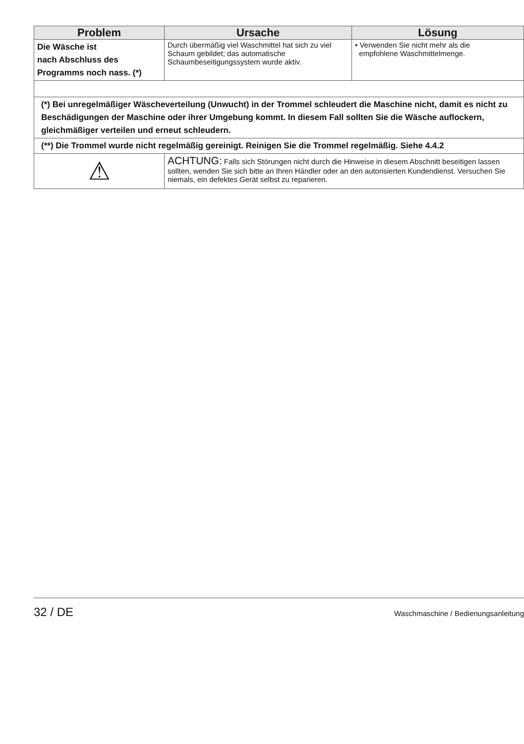| Problem | Ursache | Lösung |
| --- | --- | --- |
| Die Wäsche ist nach Abschluss des Programms noch nass. (*) | Durch übermäßig viel Waschmittel hat sich zu viel Schaum gebildet; das automatische Schaumbeseitigungssystem wurde aktiv. | • Verwenden Sie nicht mehr als die empfohlene Waschmittelmenge. |
| (*) Bei unregelmäßiger Wäscheverteilung (Unwucht) in der Trommel schleudert die Maschine nicht, damit es nicht zu Beschädigungen der Maschine oder ihrer Umgebung kommt. In diesem Fall sollten Sie die Wäsche auflockern, gleichmäßiger verteilen und erneut schleudern. | | |
| (**) Die Trommel wurde nicht regelmäßig gereinigt. Reinigen Sie die Trommel regelmäßig. Siehe 4.4.2 | | |
| ⚠ | ACHTUNG: Falls sich Störungen nicht durch die Hinweise in diesem Abschnitt beseitigen lassen sollten, wenden Sie sich bitte an Ihren Händler oder an den autorisierten Kundendienst. Versuchen Sie niemals, ein defektes Gerät selbst zu reparieren. | |
32 / DE Waschmaschine / Bedienungsanleitung